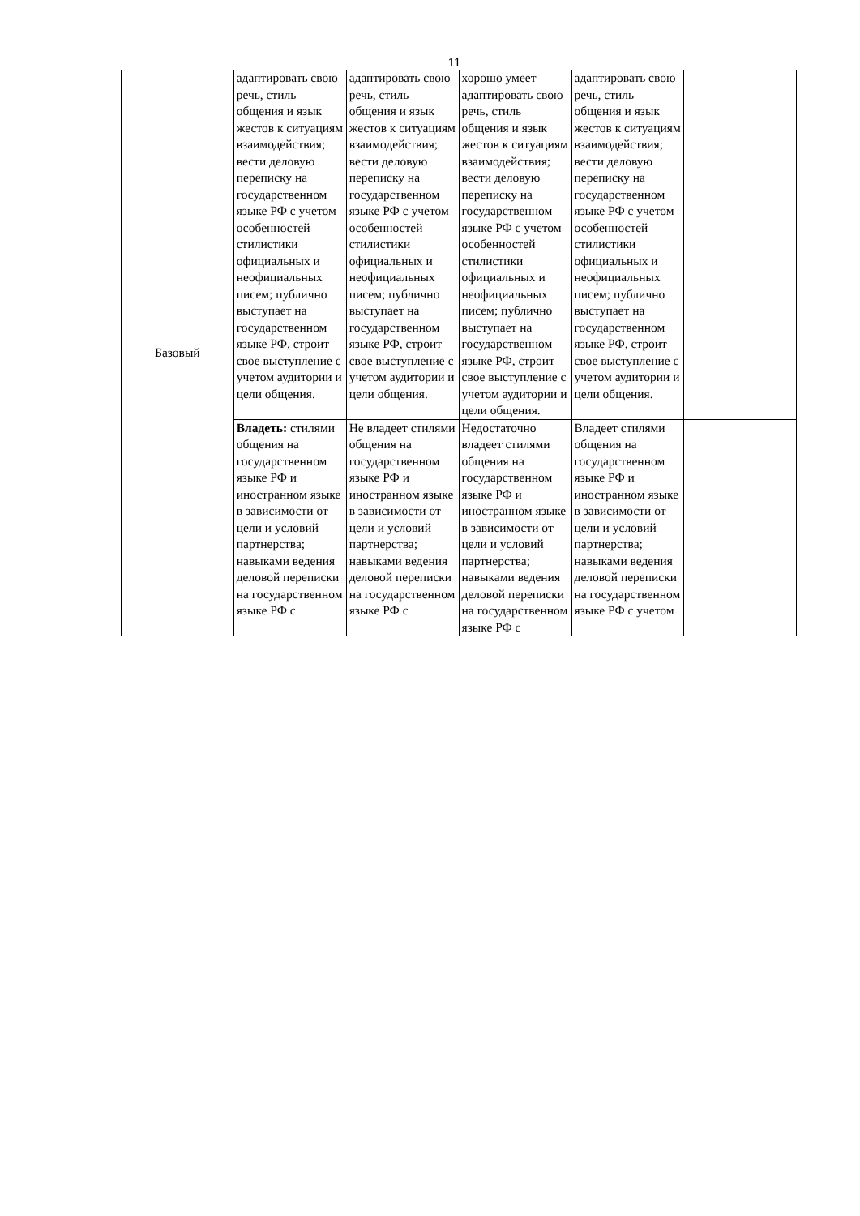11
| Базовый | адаптировать свою речь, стиль общения и язык жестов к ситуациям взаимодействия; вести деловую переписку на государственном языке РФ с учетом особенностей стилистики официальных и неофициальных писем; публично выступает на государственном языке РФ, строит свое выступление с учетом аудитории и цели общения. | адаптировать свою речь, стиль общения и язык жестов к ситуациям взаимодействия; вести деловую переписку на государственном языке РФ с учетом особенностей стилистики официальных и неофициальных писем; публично выступает на государственном языке РФ, строит свое выступление с учетом аудитории и цели общения. | хорошо умеет адаптировать свою речь, стиль общения и язык жестов к ситуациям взаимодействия; вести деловую переписку на государственном языке РФ с учетом особенностей стилистики официальных и неофициальных писем; публично выступает на государственном языке РФ, строит свое выступление с учетом аудитории и цели общения. | адаптировать свою речь, стиль общения и язык жестов к ситуациям взаимодействия; вести деловую переписку на государственном языке РФ с учетом особенностей стилистики официальных и неофициальных писем; публично выступает на государственном языке РФ, строит свое выступление с учетом аудитории и цели общения. | |
| | Владеть: стилями общения на государственном языке РФ и иностранном языке в зависимости от цели и условий партнерства; навыками ведения деловой переписки на государственном языке РФ с | Не владеет стилями общения на государственном языке РФ и иностранном языке в зависимости от цели и условий партнерства; навыками ведения деловой переписки на государственном языке РФ с | Недостаточно владеет стилями общения на государственном языке РФ и иностранном языке в зависимости от цели и условий партнерства; навыками ведения деловой переписки на государственном языке РФ с | Владеет стилями общения на государственном языке РФ и иностранном языке в зависимости от цели и условий партнерства; навыками ведения деловой переписки на государственном языке РФ с учетом | |